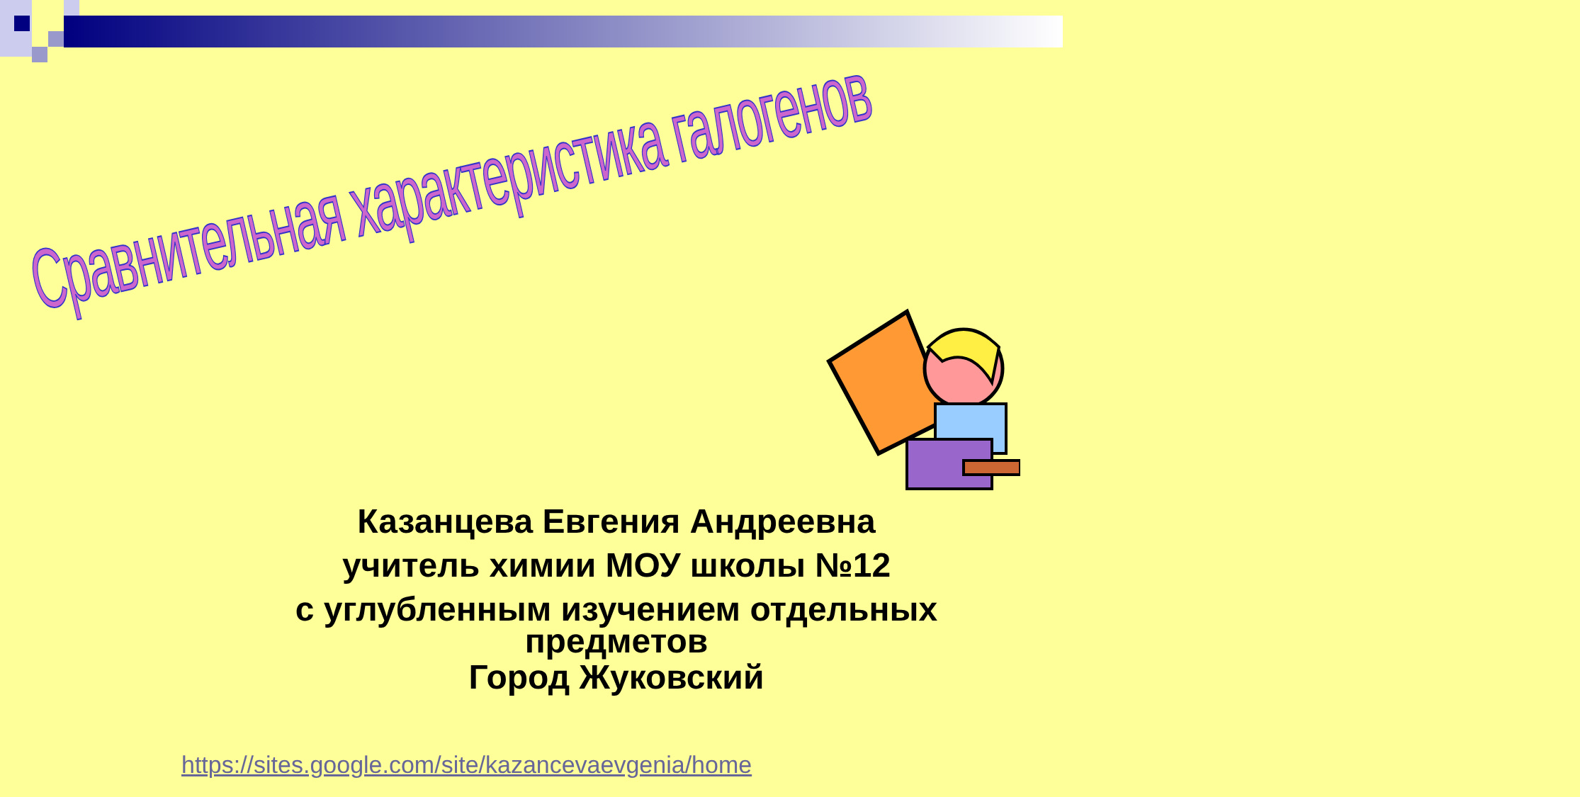Сравнительная характеристика галогенов
Казанцева Евгения Андреевна
учитель химии МОУ школы №12
с углубленным изучением отдельных
предметов
Город Жуковский
https://sites.google.com/site/kazancevaevgenia/home